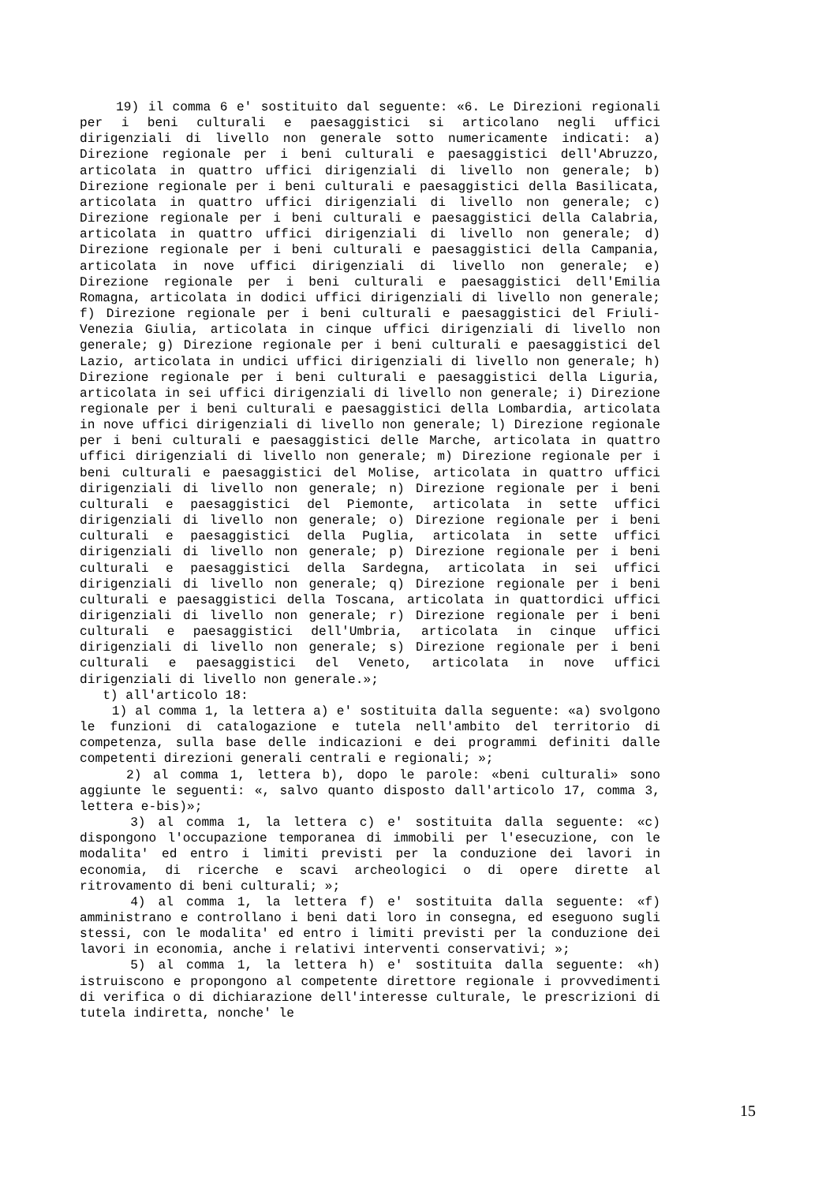19) il comma 6 e' sostituito dal seguente: «6. Le Direzioni regionali per i beni culturali e paesaggistici si articolano negli uffici dirigenziali di livello non generale sotto numericamente indicati: a) Direzione regionale per i beni culturali e paesaggistici dell'Abruzzo, articolata in quattro uffici dirigenziali di livello non generale; b) Direzione regionale per i beni culturali e paesaggistici della Basilicata, articolata in quattro uffici dirigenziali di livello non generale; c) Direzione regionale per i beni culturali e paesaggistici della Calabria, articolata in quattro uffici dirigenziali di livello non generale; d) Direzione regionale per i beni culturali e paesaggistici della Campania, articolata in nove uffici dirigenziali di livello non generale; e) Direzione regionale per i beni culturali e paesaggistici dell'Emilia Romagna, articolata in dodici uffici dirigenziali di livello non generale; f) Direzione regionale per i beni culturali e paesaggistici del Friuli-Venezia Giulia, articolata in cinque uffici dirigenziali di livello non generale; g) Direzione regionale per i beni culturali e paesaggistici del Lazio, articolata in undici uffici dirigenziali di livello non generale; h) Direzione regionale per i beni culturali e paesaggistici della Liguria, articolata in sei uffici dirigenziali di livello non generale; i) Direzione regionale per i beni culturali e paesaggistici della Lombardia, articolata in nove uffici dirigenziali di livello non generale; l) Direzione regionale per i beni culturali e paesaggistici delle Marche, articolata in quattro uffici dirigenziali di livello non generale; m) Direzione regionale per i beni culturali e paesaggistici del Molise, articolata in quattro uffici dirigenziali di livello non generale; n) Direzione regionale per i beni culturali e paesaggistici del Piemonte, articolata in sette uffici dirigenziali di livello non generale; o) Direzione regionale per i beni culturali e paesaggistici della Puglia, articolata in sette uffici dirigenziali di livello non generale; p) Direzione regionale per i beni culturali e paesaggistici della Sardegna, articolata in sei uffici dirigenziali di livello non generale; q) Direzione regionale per i beni culturali e paesaggistici della Toscana, articolata in quattordici uffici dirigenziali di livello non generale; r) Direzione regionale per i beni culturali e paesaggistici dell'Umbria, articolata in cinque uffici dirigenziali di livello non generale; s) Direzione regionale per i beni culturali e paesaggistici del Veneto, articolata in nove uffici dirigenziali di livello non generale.»;
t) all'articolo 18:
1) al comma 1, la lettera a) e' sostituita dalla seguente: «a) svolgono le funzioni di catalogazione e tutela nell'ambito del territorio di competenza, sulla base delle indicazioni e dei programmi definiti dalle competenti direzioni generali centrali e regionali; »;
2) al comma 1, lettera b), dopo le parole: «beni culturali» sono aggiunte le seguenti: «, salvo quanto disposto dall'articolo 17, comma 3, lettera e-bis)»;
3) al comma 1, la lettera c) e' sostituita dalla seguente: «c) dispongono l'occupazione temporanea di immobili per l'esecuzione, con le modalita' ed entro i limiti previsti per la conduzione dei lavori in economia, di ricerche e scavi archeologici o di opere dirette al ritrovamento di beni culturali; »;
4) al comma 1, la lettera f) e' sostituita dalla seguente: «f) amministrano e controllano i beni dati loro in consegna, ed eseguono sugli stessi, con le modalita' ed entro i limiti previsti per la conduzione dei lavori in economia, anche i relativi interventi conservativi; »;
5) al comma 1, la lettera h) e' sostituita dalla seguente: «h) istruiscono e propongono al competente direttore regionale i provvedimenti di verifica o di dichiarazione dell'interesse culturale, le prescrizioni di tutela indiretta, nonche' le
15